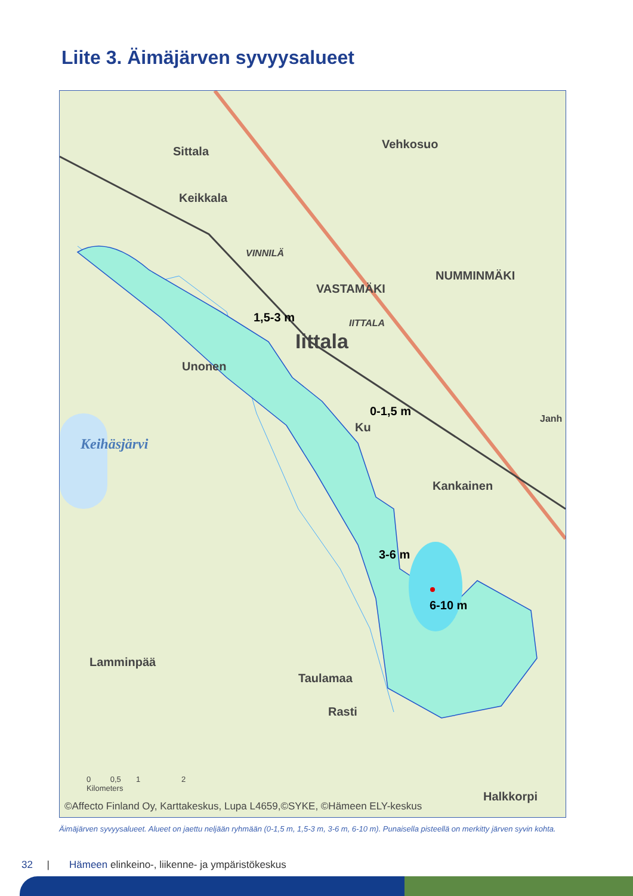Liite 3. Äimäjärven syvyysalueet
Sittala
Keikkala
Vehkosuo
VINNILÄ
NUMMINMÄKI
VASTAMÄKI
1,5-3 m IITTALA
Iittala
Unonen
0-1,5 m
Ku
Janh
Keihäsjärvi
Kankainen
3-6 m
6-10 m
Lamminpää
Taulamaa
Rasti
Halkkorpi
0 0,5 1 2
Kilometers
©Affecto Finland Oy, Karttakeskus, Lupa L4659,©SYKE, ©Hämeen ELY-keskus
Äimäjärven syvyysalueet. Alueet on jaettu neljään ryhmään (0-1,5 m, 1,5-3 m, 3-6 m, 6-10 m). Punaisella pisteellä on merkitty järven syvin kohta.
32 | Hämeen elinkeino-, liikenne- ja ympäristökeskus